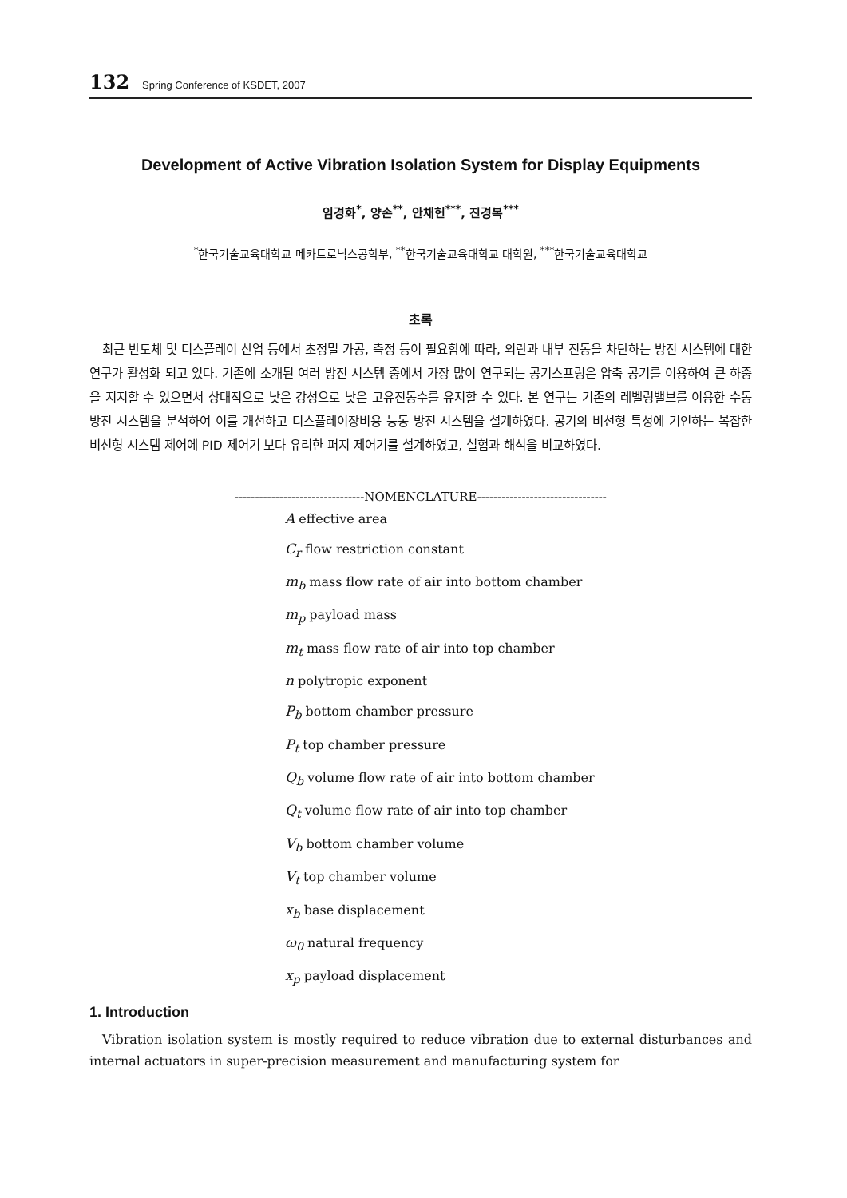132 Spring Conference of KSDET, 2007
Development of Active Vibration Isolation System for Display Equipments
임경화<sup>*</sup>, 양손<sup>**</sup>, 안채헌<sup>***</sup>, 진경복<sup>***</sup>
<sup>*</sup> 한국기술교육대학교 메카트로닉스공학부, <sup>**</sup>한국기술교육대학교 대학원, <sup>***</sup>한국기술교육대학교
초록
최근 반도체 및 디스플레이 산업 등에서 초정밀 가공, 측정 등이 필요함에 따라, 외란과 내부 진동을 차단하는 방진 시스템에 대한 연구가 활성화 되고 있다. 기존에 소개된 여러 방진 시스템 중에서 가장 많이 연구되는 공기스프링은 압축 공기를 이용하여 큰 하중을 지지할 수 있으면서 상대적으로 낮은 강성으로 낮은 고유진동수를 유지할 수 있다. 본 연구는 기존의 레벨링밸브를 이용한 수동 방진 시스템을 분석하여 이를 개선하고 디스플레이장비용 능동 방진 시스템을 설계하였다. 공기의 비선형 특성에 기인하는 복잡한 비선형 시스템 제어에 PID 제어기 보다 유리한 퍼지 제어기를 설계하였고, 실험과 해석을 비교하였다.
--------------------------------NOMENCLATURE--------------------------------
A effective area
C<sub>r</sub> flow restriction constant
m<sub>b</sub> mass flow rate of air into bottom chamber
m<sub>p</sub> payload mass
m<sub>t</sub> mass flow rate of air into top chamber
n polytropic exponent
P<sub>b</sub> bottom chamber pressure
P<sub>t</sub> top chamber pressure
Q<sub>b</sub> volume flow rate of air into bottom chamber
Q<sub>t</sub> volume flow rate of air into top chamber
V<sub>b</sub> bottom chamber volume
V<sub>t</sub> top chamber volume
x<sub>b</sub> base displacement
ω<sub>0</sub> natural frequency
x<sub>p</sub> payload displacement
1. Introduction
Vibration isolation system is mostly required to reduce vibration due to external disturbances and internal actuators in super-precision measurement and manufacturing system for